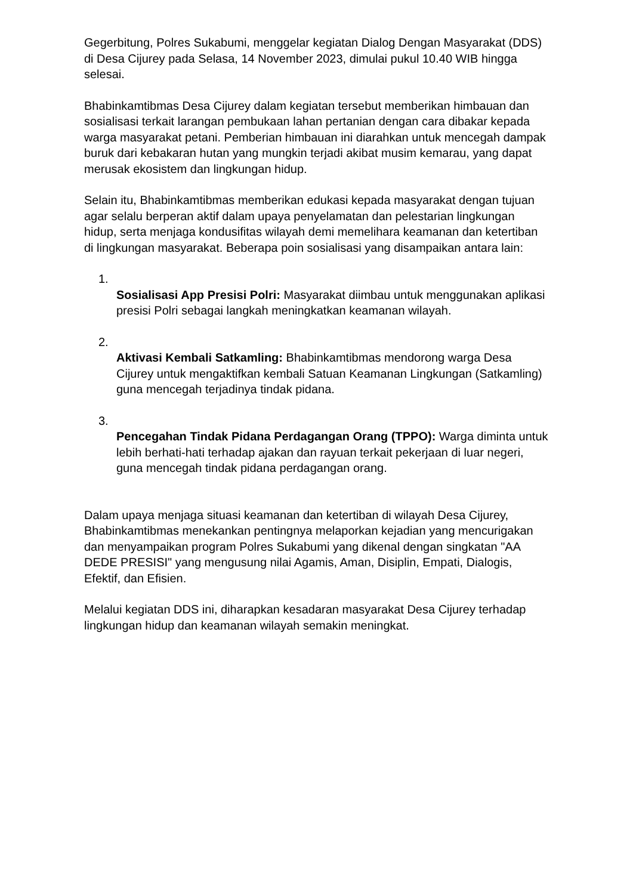Gegerbitung, Polres Sukabumi, menggelar kegiatan Dialog Dengan Masyarakat (DDS) di Desa Cijurey pada Selasa, 14 November 2023, dimulai pukul 10.40 WIB hingga selesai.
Bhabinkamtibmas Desa Cijurey dalam kegiatan tersebut memberikan himbauan dan sosialisasi terkait larangan pembukaan lahan pertanian dengan cara dibakar kepada warga masyarakat petani. Pemberian himbauan ini diarahkan untuk mencegah dampak buruk dari kebakaran hutan yang mungkin terjadi akibat musim kemarau, yang dapat merusak ekosistem dan lingkungan hidup.
Selain itu, Bhabinkamtibmas memberikan edukasi kepada masyarakat dengan tujuan agar selalu berperan aktif dalam upaya penyelamatan dan pelestarian lingkungan hidup, serta menjaga kondusifitas wilayah demi memelihara keamanan dan ketertiban di lingkungan masyarakat. Beberapa poin sosialisasi yang disampaikan antara lain:
1.
Sosialisasi App Presisi Polri: Masyarakat diimbau untuk menggunakan aplikasi presisi Polri sebagai langkah meningkatkan keamanan wilayah.
2.
Aktivasi Kembali Satkamling: Bhabinkamtibmas mendorong warga Desa Cijurey untuk mengaktifkan kembali Satuan Keamanan Lingkungan (Satkamling) guna mencegah terjadinya tindak pidana.
3.
Pencegahan Tindak Pidana Perdagangan Orang (TPPO): Warga diminta untuk lebih berhati-hati terhadap ajakan dan rayuan terkait pekerjaan di luar negeri, guna mencegah tindak pidana perdagangan orang.
Dalam upaya menjaga situasi keamanan dan ketertiban di wilayah Desa Cijurey, Bhabinkamtibmas menekankan pentingnya melaporkan kejadian yang mencurigakan dan menyampaikan program Polres Sukabumi yang dikenal dengan singkatan "AA DEDE PRESISI" yang mengusung nilai Agamis, Aman, Disiplin, Empati, Dialogis, Efektif, dan Efisien.
Melalui kegiatan DDS ini, diharapkan kesadaran masyarakat Desa Cijurey terhadap lingkungan hidup dan keamanan wilayah semakin meningkat.